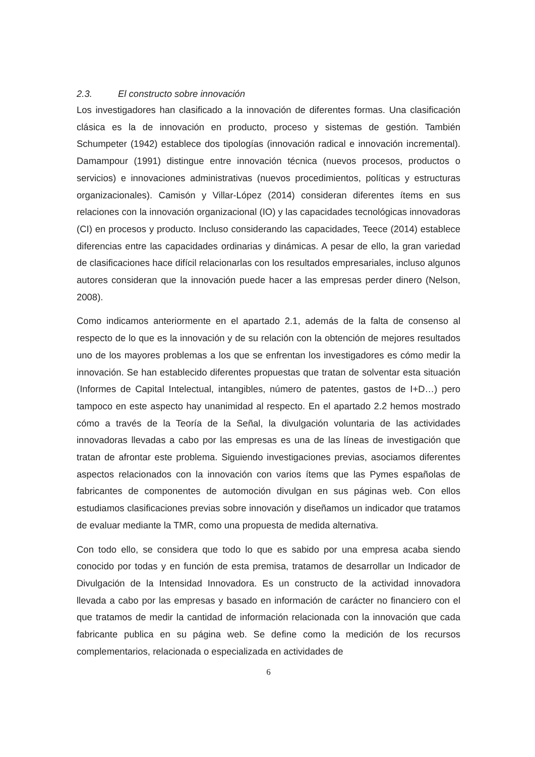2.3. El constructo sobre innovación
Los investigadores han clasificado a la innovación de diferentes formas. Una clasificación clásica es la de innovación en producto, proceso y sistemas de gestión. También Schumpeter (1942) establece dos tipologías (innovación radical e innovación incremental). Damampour (1991) distingue entre innovación técnica (nuevos procesos, productos o servicios) e innovaciones administrativas (nuevos procedimientos, políticas y estructuras organizacionales). Camisón y Villar-López (2014) consideran diferentes ítems en sus relaciones con la innovación organizacional (IO) y las capacidades tecnológicas innovadoras (CI) en procesos y producto. Incluso considerando las capacidades, Teece (2014) establece diferencias entre las capacidades ordinarias y dinámicas. A pesar de ello, la gran variedad de clasificaciones hace difícil relacionarlas con los resultados empresariales, incluso algunos autores consideran que la innovación puede hacer a las empresas perder dinero (Nelson, 2008).
Como indicamos anteriormente en el apartado 2.1, además de la falta de consenso al respecto de lo que es la innovación y de su relación con la obtención de mejores resultados uno de los mayores problemas a los que se enfrentan los investigadores es cómo medir la innovación. Se han establecido diferentes propuestas que tratan de solventar esta situación (Informes de Capital Intelectual, intangibles, número de patentes, gastos de I+D…) pero tampoco en este aspecto hay unanimidad al respecto. En el apartado 2.2 hemos mostrado cómo a través de la Teoría de la Señal, la divulgación voluntaria de las actividades innovadoras llevadas a cabo por las empresas es una de las líneas de investigación que tratan de afrontar este problema. Siguiendo investigaciones previas, asociamos diferentes aspectos relacionados con la innovación con varios ítems que las Pymes españolas de fabricantes de componentes de automoción divulgan en sus páginas web. Con ellos estudiamos clasificaciones previas sobre innovación y diseñamos un indicador que tratamos de evaluar mediante la TMR, como una propuesta de medida alternativa.
Con todo ello, se considera que todo lo que es sabido por una empresa acaba siendo conocido por todas y en función de esta premisa, tratamos de desarrollar un Indicador de Divulgación de la Intensidad Innovadora. Es un constructo de la actividad innovadora llevada a cabo por las empresas y basado en información de carácter no financiero con el que tratamos de medir la cantidad de información relacionada con la innovación que cada fabricante publica en su página web. Se define como la medición de los recursos complementarios, relacionada o especializada en actividades de
6